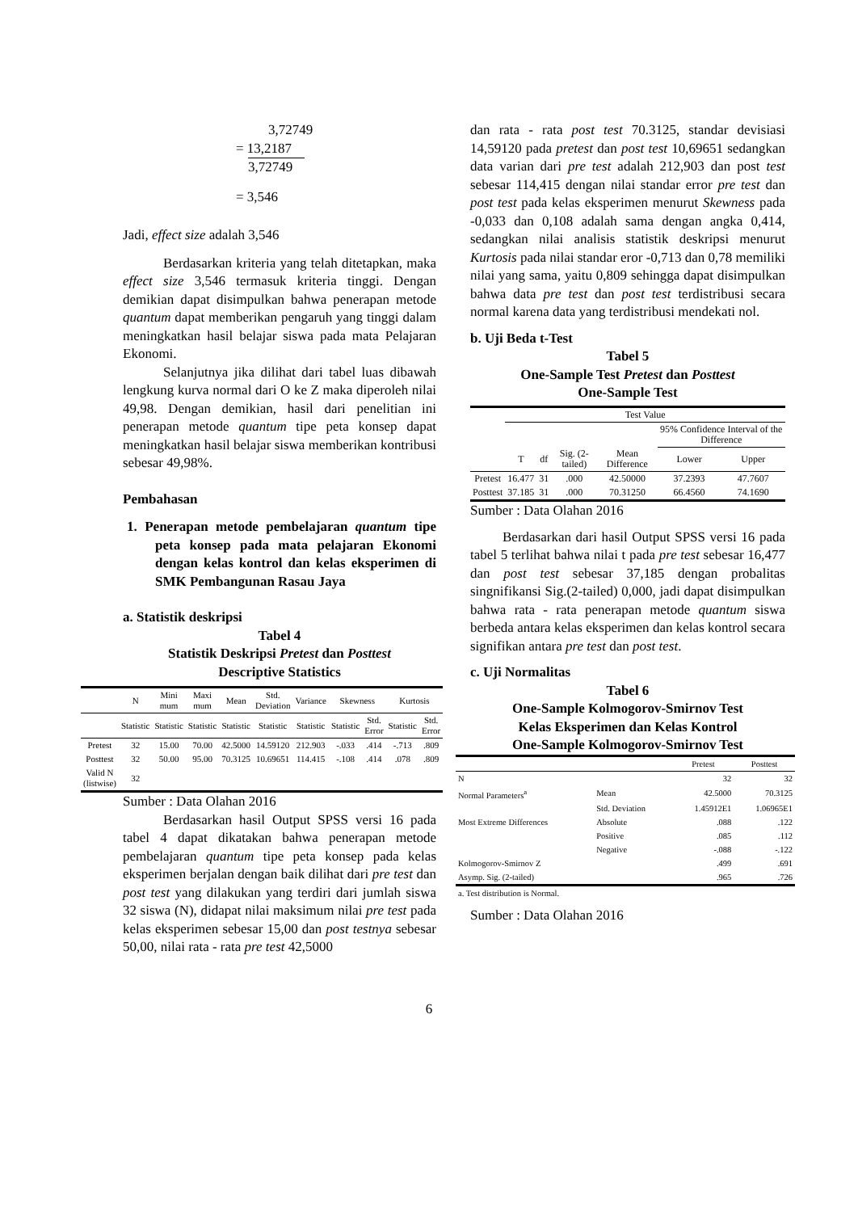3,72749
= 13,2187
3,72749
= 3,546
Jadi, effect size adalah 3,546
Berdasarkan kriteria yang telah ditetapkan, maka effect size 3,546 termasuk kriteria tinggi. Dengan demikian dapat disimpulkan bahwa penerapan metode quantum dapat memberikan pengaruh yang tinggi dalam meningkatkan hasil belajar siswa pada mata Pelajaran Ekonomi.
Selanjutnya jika dilihat dari tabel luas dibawah lengkung kurva normal dari O ke Z maka diperoleh nilai 49,98. Dengan demikian, hasil dari penelitian ini penerapan metode quantum tipe peta konsep dapat meningkatkan hasil belajar siswa memberikan kontribusi sebesar 49,98%.
Pembahasan
1. Penerapan metode pembelajaran quantum tipe peta konsep pada mata pelajaran Ekonomi dengan kelas kontrol dan kelas eksperimen di SMK Pembangunan Rasau Jaya
a. Statistik deskripsi
Tabel 4
Statistik Deskripsi Pretest dan Posttest
Descriptive Statistics
| | N | Mini mum | Maxi mum | Mean | Std. Deviation | Variance | Skewness | | Kurtosis | |
| | Statistic | Statistic | Statistic | Statistic | Statistic | Statistic | Statistic | Std. Error | Statistic | Std. Error |
| Pretest | 32 | 15.00 | 70.00 | 42.5000 | 14.59120 | 212.903 | -.033 | .414 | -.713 | .809 |
| Posttest | 32 | 50.00 | 95.00 | 70.3125 | 10.69651 | 114.415 | -.108 | .414 | .078 | .809 |
| Valid N (listwise) | 32 | | | | | | | | | |
Sumber : Data Olahan 2016
Berdasarkan hasil Output SPSS versi 16 pada tabel 4 dapat dikatakan bahwa penerapan metode pembelajaran quantum tipe peta konsep pada kelas eksperimen berjalan dengan baik dilihat dari pre test dan post test yang dilakukan yang terdiri dari jumlah siswa 32 siswa (N), didapat nilai maksimum nilai pre test pada kelas eksperimen sebesar 15,00 dan post testnya sebesar 50,00, nilai rata - rata pre test 42,5000
dan rata - rata post test 70.3125, standar devisiasi 14,59120 pada pretest dan post test 10,69651 sedangkan data varian dari pre test adalah 212,903 dan post test sebesar 114,415 dengan nilai standar error pre test dan post test pada kelas eksperimen menurut Skewness pada -0,033 dan 0,108 adalah sama dengan angka 0,414, sedangkan nilai analisis statistik deskripsi menurut Kurtosis pada nilai standar eror -0,713 dan 0,78 memiliki nilai yang sama, yaitu 0,809 sehingga dapat disimpulkan bahwa data pre test dan post test terdistribusi secara normal karena data yang terdistribusi mendekati nol.
b. Uji Beda t-Test
Tabel 5
One-Sample Test Pretest dan Posttest
One-Sample Test
| | Test Value | | | | | |
| | | | | | 95% Confidence Interval of the Difference | |
| | T | df | Sig. (2-tailed) | Mean Difference | Lower | Upper |
| Pretest | 16.477 | 31 | .000 | 42.50000 | 37.2393 | 47.7607 |
| Posttest | 37.185 | 31 | .000 | 70.31250 | 66.4560 | 74.1690 |
Sumber : Data Olahan 2016
Berdasarkan dari hasil Output SPSS versi 16 pada tabel 5 terlihat bahwa nilai t pada pre test sebesar 16,477 dan post test sebesar 37,185 dengan probalitas singnifikansi Sig.(2-tailed) 0,000, jadi dapat disimpulkan bahwa rata - rata penerapan metode quantum siswa berbeda antara kelas eksperimen dan kelas kontrol secara signifikan antara pre test dan post test.
c. Uji Normalitas
Tabel 6
One-Sample Kolmogorov-Smirnov Test
Kelas Eksperimen dan Kelas Kontrol
One-Sample Kolmogorov-Smirnov Test
| | | Pretest | Posttest |
| N | | 32 | 32 |
| Normal Parameters<sup>a</sup> | Mean | 42.5000 | 70.3125 |
| | Std. Deviation | 1.45912E1 | 1.06965E1 |
| Most Extreme Differences | Absolute | .088 | .122 |
| | Positive | .085 | .112 |
| | Negative | -.088 | -.122 |
| Kolmogorov-Smirnov Z | | .499 | .691 |
| Asymp. Sig. (2-tailed) | | .965 | .726 |
| a. Test distribution is Normal. | | | |
Sumber : Data Olahan 2016
6